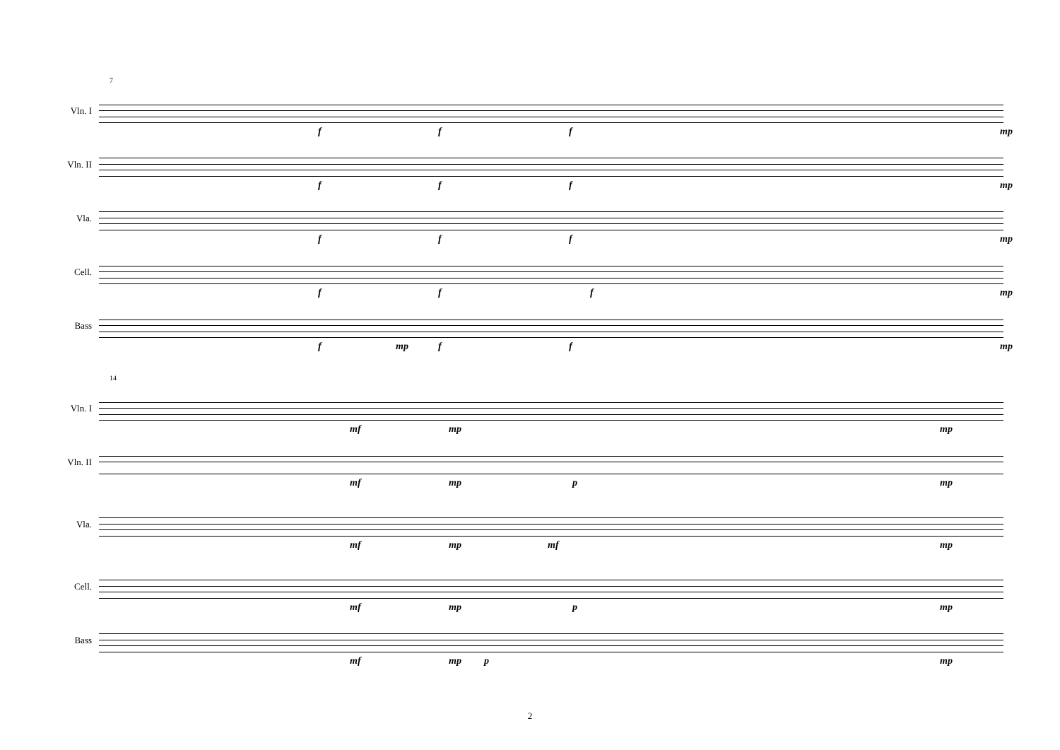7
Vln. I
f f f mp
Vln. II
f f f mp
Vla.
f f f mp
Cell.
f f f mp
Bass
f mp f f mp
14
Vln. I
mf mp mp
Vln. II
mf mp p mp
Vla.
mf mp mf mp
Cell.
mf mp p mp
Bass
mf mp p mp
2